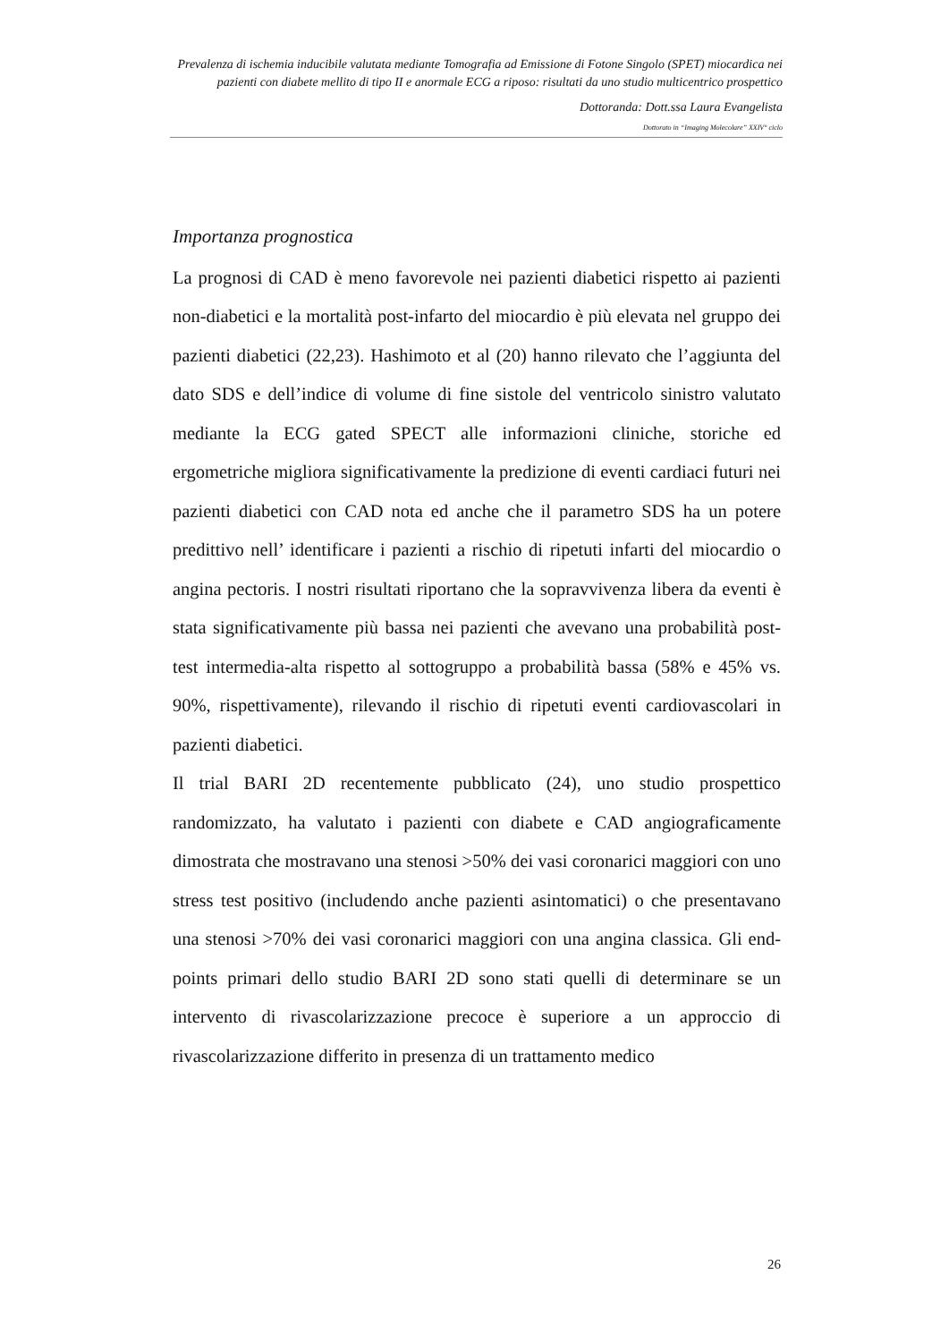Prevalenza di ischemia inducibile valutata mediante Tomografia ad Emissione di Fotone Singolo (SPET) miocardica nei pazienti con diabete mellito di tipo II e anormale ECG a riposo: risultati da uno studio multicentrico prospettico
Dottoranda: Dott.ssa Laura Evangelista
Dottorato in “Imaging Molecolare” XXIV° ciclo
Importanza prognostica
La prognosi di CAD è meno favorevole nei pazienti diabetici rispetto ai pazienti non-diabetici e la mortalità post-infarto del miocardio è più elevata nel gruppo dei pazienti diabetici (22,23). Hashimoto et al (20) hanno rilevato che l’aggiunta del dato SDS e dell’indice di volume di fine sistole del ventricolo sinistro valutato mediante la ECG gated SPECT alle informazioni cliniche, storiche ed ergometriche migliora significativamente la predizione di eventi cardiaci futuri nei pazienti diabetici con CAD nota ed anche che il parametro SDS ha un potere predittivo nell’ identificare i pazienti a rischio di ripetuti infarti del miocardio o angina pectoris. I nostri risultati riportano che la sopravvivenza libera da eventi è stata significativamente più bassa nei pazienti che avevano una probabilità post-test intermedia-alta rispetto al sottogruppo a probabilità bassa (58% e 45% vs. 90%, rispettivamente), rilevando il rischio di ripetuti eventi cardiovascolari in pazienti diabetici.
Il trial BARI 2D recentemente pubblicato (24), uno studio prospettico randomizzato, ha valutato i pazienti con diabete e CAD angiograficamente dimostrata che mostravano una stenosi >50% dei vasi coronarici maggiori con uno stress test positivo (includendo anche pazienti asintomatici) o che presentavano una stenosi >70% dei vasi coronarici maggiori con una angina classica. Gli end-points primari dello studio BARI 2D sono stati quelli di determinare se un intervento di rivascolarizzazione precoce è superiore a un approccio di rivascolarizzazione differito in presenza di un trattamento medico
26